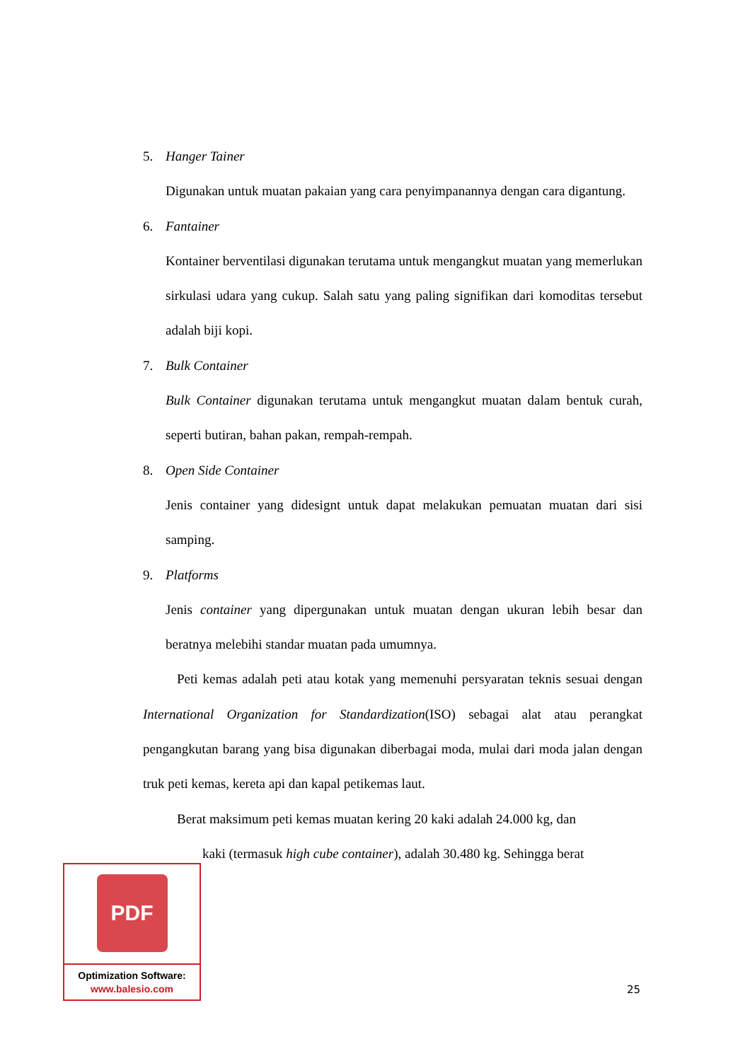5. Hanger Tainer
Digunakan untuk muatan pakaian yang cara penyimpanannya dengan cara digantung.
6. Fantainer
Kontainer berventilasi digunakan terutama untuk mengangkut muatan yang memerlukan sirkulasi udara yang cukup. Salah satu yang paling signifikan dari komoditas tersebut adalah biji kopi.
7. Bulk Container
Bulk Container digunakan terutama untuk mengangkut muatan dalam bentuk curah, seperti butiran, bahan pakan, rempah-rempah.
8. Open Side Container
Jenis container yang didesignt untuk dapat melakukan pemuatan muatan dari sisi samping.
9. Platforms
Jenis container yang dipergunakan untuk muatan dengan ukuran lebih besar dan beratnya melebihi standar muatan pada umumnya.
Peti kemas adalah peti atau kotak yang memenuhi persyaratan teknis sesuai dengan International Organization for Standardization(ISO) sebagai alat atau perangkat pengangkutan barang yang bisa digunakan diberbagai moda, mulai dari moda jalan dengan truk peti kemas, kereta api dan kapal petikemas laut.
Berat maksimum peti kemas muatan kering 20 kaki adalah 24.000 kg, dan
kaki (termasuk high cube container), adalah 30.480 kg. Sehingga berat
PDF
Optimization Software:
www.balesio.com
25